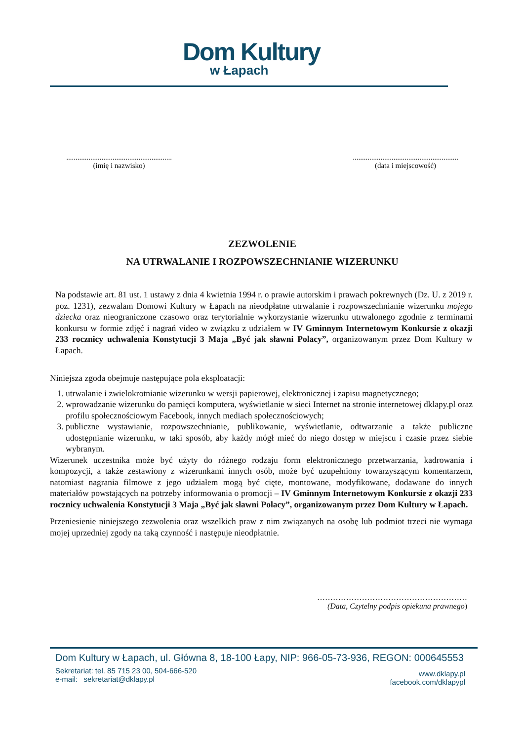Dom Kultury
w Łapach
.........................................................
(imię i nazwisko)
.........................................................
(data i miejscowość)
ZEZWOLENIE
NA UTRWALANIE I ROZPOWSZECHNIANIE WIZERUNKU
Na podstawie art. 81 ust. 1 ustawy z dnia 4 kwietnia 1994 r. o prawie autorskim i prawach pokrewnych (Dz. U. z 2019 r. poz. 1231), zezwalam Domowi Kultury w Łapach na nieodpłatne utrwalanie i rozpowszechnianie wizerunku mojego dziecka oraz nieograniczone czasowo oraz terytorialnie wykorzystanie wizerunku utrwalonego zgodnie z terminami konkursu w formie zdjęć i nagrań video w związku z udziałem w IV Gminnym Internetowym Konkursie z okazji 233 rocznicy uchwalenia Konstytucji 3 Maja „Być jak sławni Polacy”, organizowanym przez Dom Kultury w Łapach.
Niniejsza zgoda obejmuje następujące pola eksploatacji:
1. utrwalanie i zwielokrotnianie wizerunku w wersji papierowej, elektronicznej i zapisu magnetycznego;
2. wprowadzanie wizerunku do pamięci komputera, wyświetlanie w sieci Internet na stronie internetowej dklapy.pl oraz profilu społecznościowym Facebook, innych mediach społecznościowych;
3. publiczne wystawianie, rozpowszechnianie, publikowanie, wyświetlanie, odtwarzanie a także publiczne udostępnianie wizerunku, w taki sposób, aby każdy mógł mieć do niego dostęp w miejscu i czasie przez siebie wybranym.
Wizerunek uczestnika może być użyty do różnego rodzaju form elektronicznego przetwarzania, kadrowania i kompozycji, a także zestawiony z wizerunkami innych osób, może być uzupełniony towarzyszącym komentarzem, natomiast nagrania filmowe z jego udziałem mogą być cięte, montowane, modyfikowane, dodawane do innych materiałów powstających na potrzeby informowania o promocji – IV Gminnym Internetowym Konkursie z okazji 233 rocznicy uchwalenia Konstytucji 3 Maja „Być jak sławni Polacy”, organizowanym przez Dom Kultury w Łapach.
Przeniesienie niniejszego zezwolenia oraz wszelkich praw z nim związanych na osobę lub podmiot trzeci nie wymaga mojej uprzedniej zgody na taką czynność i następuje nieodpłatnie.
…………………………………………………
(Data, Czytelny podpis opiekuna prawnego)
Dom Kultury w Łapach, ul. Główna 8, 18-100 Łapy, NIP: 966-05-73-936, REGON: 000645553
Sekretariat: tel. 85 715 23 00, 504-666-520
e-mail: sekretariat@dklapy.pl
www.dklapy.pl
facebook.com/dklapypl